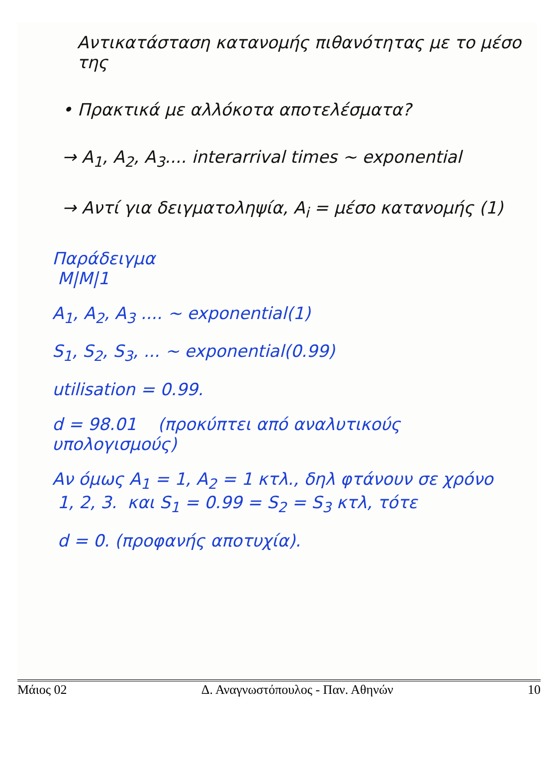Αντικατάσταση κατανομής πιθανότητας με το μέσο της
• Πρακτικά με αλλόκοτα αποτελέσματα?
→ A<sub>1</sub>, A<sub>2</sub>, A<sub>3</sub>.... interarrival times ~ exponential
→ Αντί για δειγματοληψία, A<sub>i</sub> = μέσο κατανομής (1)
Παράδειγμα
M|M|1
A<sub>1</sub>, A<sub>2</sub>, A<sub>3</sub> .... ~ exponential(1)
S<sub>1</sub>, S<sub>2</sub>, S<sub>3</sub>, ... ~ exponential(0.99)
utilisation = 0.99.
d = 98.01 (προκύπτει από αναλυτικούς υπολογισμούς)
Αν όμως A<sub>1</sub> = 1, A<sub>2</sub> = 1 κτλ., δηλ φτάνουν σε χρόνο
1, 2, 3. και S<sub>1</sub> = 0.99 = S<sub>2</sub> = S<sub>3</sub> κτλ, τότε
d = 0. (προφανής αποτυχία).
Μάιος 02 Δ. Αναγνωστόπουλος - Παν. Αθηνών 10